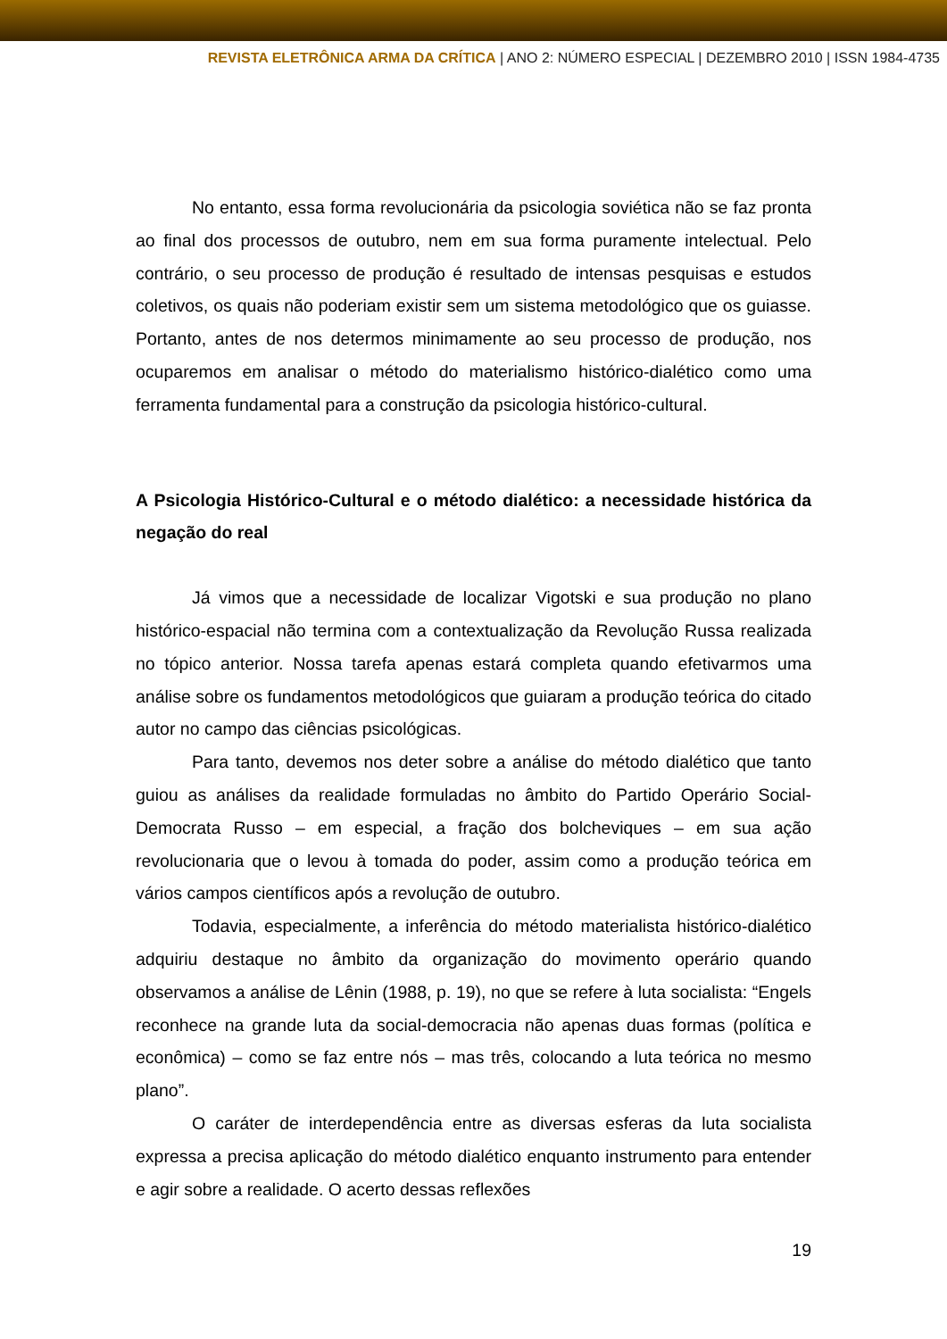REVISTA ELETRÔNICA ARMA DA CRÍTICA | ANO 2: NÚMERO ESPECIAL | DEZEMBRO 2010 | ISSN 1984-4735
No entanto, essa forma revolucionária da psicologia soviética não se faz pronta ao final dos processos de outubro, nem em sua forma puramente intelectual. Pelo contrário, o seu processo de produção é resultado de intensas pesquisas e estudos coletivos, os quais não poderiam existir sem um sistema metodológico que os guiasse. Portanto, antes de nos determos minimamente ao seu processo de produção, nos ocuparemos em analisar o método do materialismo histórico-dialético como uma ferramenta fundamental para a construção da psicologia histórico-cultural.
A Psicologia Histórico-Cultural e o método dialético: a necessidade histórica da negação do real
Já vimos que a necessidade de localizar Vigotski e sua produção no plano histórico-espacial não termina com a contextualização da Revolução Russa realizada no tópico anterior. Nossa tarefa apenas estará completa quando efetivarmos uma análise sobre os fundamentos metodológicos que guiaram a produção teórica do citado autor no campo das ciências psicológicas.
Para tanto, devemos nos deter sobre a análise do método dialético que tanto guiou as análises da realidade formuladas no âmbito do Partido Operário Social-Democrata Russo – em especial, a fração dos bolcheviques – em sua ação revolucionaria que o levou à tomada do poder, assim como a produção teórica em vários campos científicos após a revolução de outubro.
Todavia, especialmente, a inferência do método materialista histórico-dialético adquiriu destaque no âmbito da organização do movimento operário quando observamos a análise de Lênin (1988, p. 19), no que se refere à luta socialista: “Engels reconhece na grande luta da social-democracia não apenas duas formas (política e econômica) – como se faz entre nós – mas três, colocando a luta teórica no mesmo plano”.
O caráter de interdependência entre as diversas esferas da luta socialista expressa a precisa aplicação do método dialético enquanto instrumento para entender e agir sobre a realidade. O acerto dessas reflexões
19